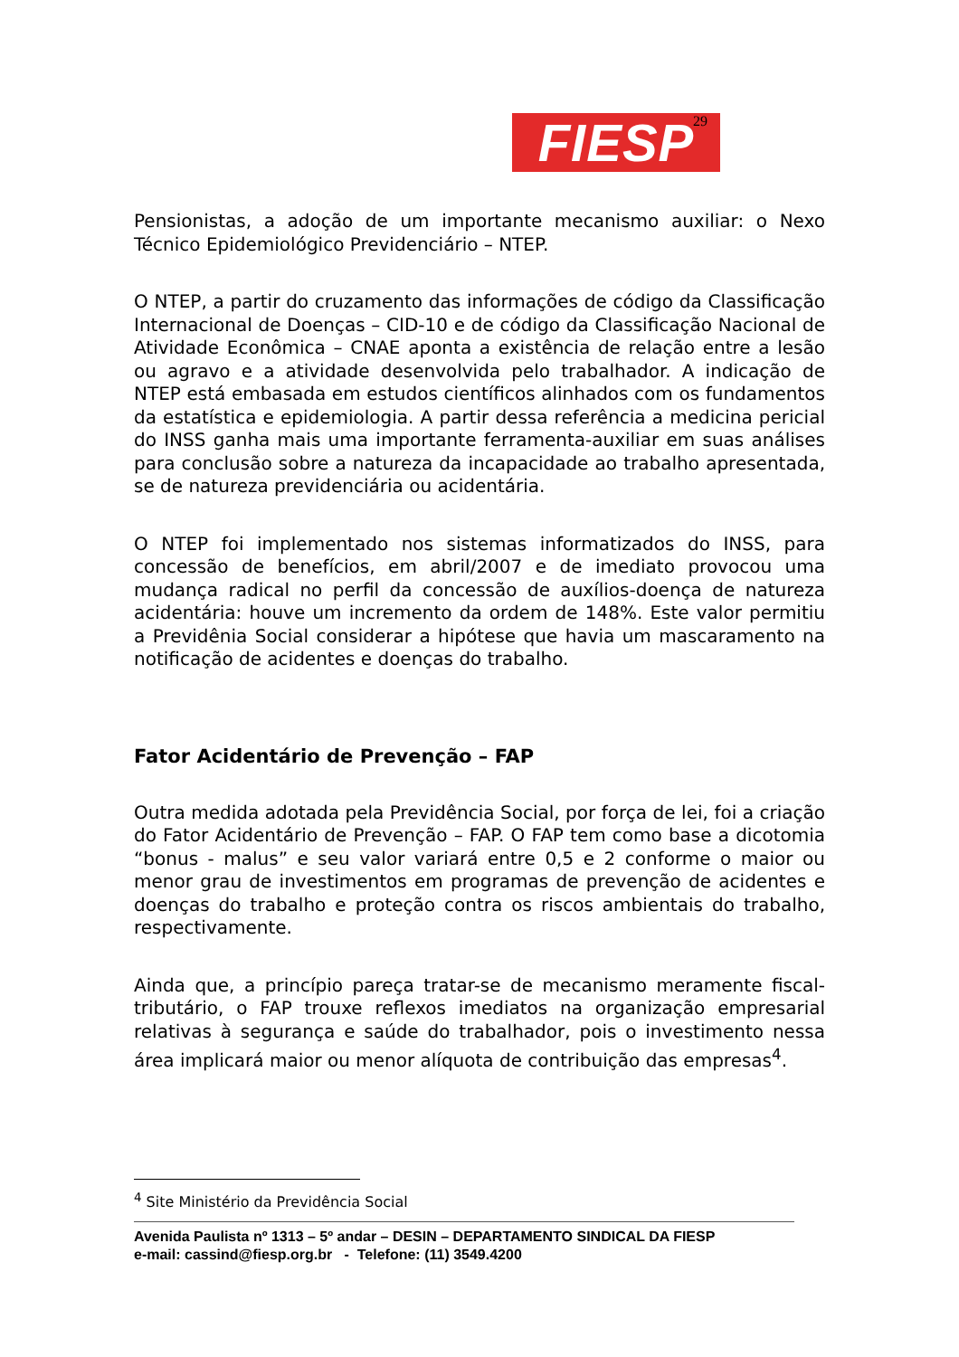FIESP 29
Pensionistas, a adoção de um importante mecanismo auxiliar: o Nexo Técnico Epidemiológico Previdenciário – NTEP.
O NTEP, a partir do cruzamento das informações de código da Classificação Internacional de Doenças – CID-10 e de código da Classificação Nacional de Atividade Econômica – CNAE aponta a existência de relação entre a lesão ou agravo e a atividade desenvolvida pelo trabalhador. A indicação de NTEP está embasada em estudos científicos alinhados com os fundamentos da estatística e epidemiologia. A partir dessa referência a medicina pericial do INSS ganha mais uma importante ferramenta-auxiliar em suas análises para conclusão sobre a natureza da incapacidade ao trabalho apresentada, se de natureza previdenciária ou acidentária.
O NTEP foi implementado nos sistemas informatizados do INSS, para concessão de benefícios, em abril/2007 e de imediato provocou uma mudança radical no perfil da concessão de auxílios-doença de natureza acidentária: houve um incremento da ordem de 148%. Este valor permitiu a Previdênia Social considerar a hipótese que havia um mascaramento na notificação de acidentes e doenças do trabalho.
Fator Acidentário de Prevenção – FAP
Outra medida adotada pela Previdência Social, por força de lei, foi a criação do Fator Acidentário de Prevenção – FAP. O FAP tem como base a dicotomia “bonus - malus” e seu valor variará entre 0,5 e 2 conforme o maior ou menor grau de investimentos em programas de prevenção de acidentes e doenças do trabalho e proteção contra os riscos ambientais do trabalho, respectivamente.
Ainda que, a princípio pareça tratar-se de mecanismo meramente fiscal-tributário, o FAP trouxe reflexos imediatos na organização empresarial relativas à segurança e saúde do trabalhador, pois o investimento nessa área implicará maior ou menor alíquota de contribuição das empresas<sup>4</sup>.
<sup>4</sup> Site Ministério da Previdência Social
Avenida Paulista nº 1313 – 5º andar – DESIN – DEPARTAMENTO SINDICAL DA FIESP
e-mail: cassind@fiesp.org.br - Telefone: (11) 3549.4200